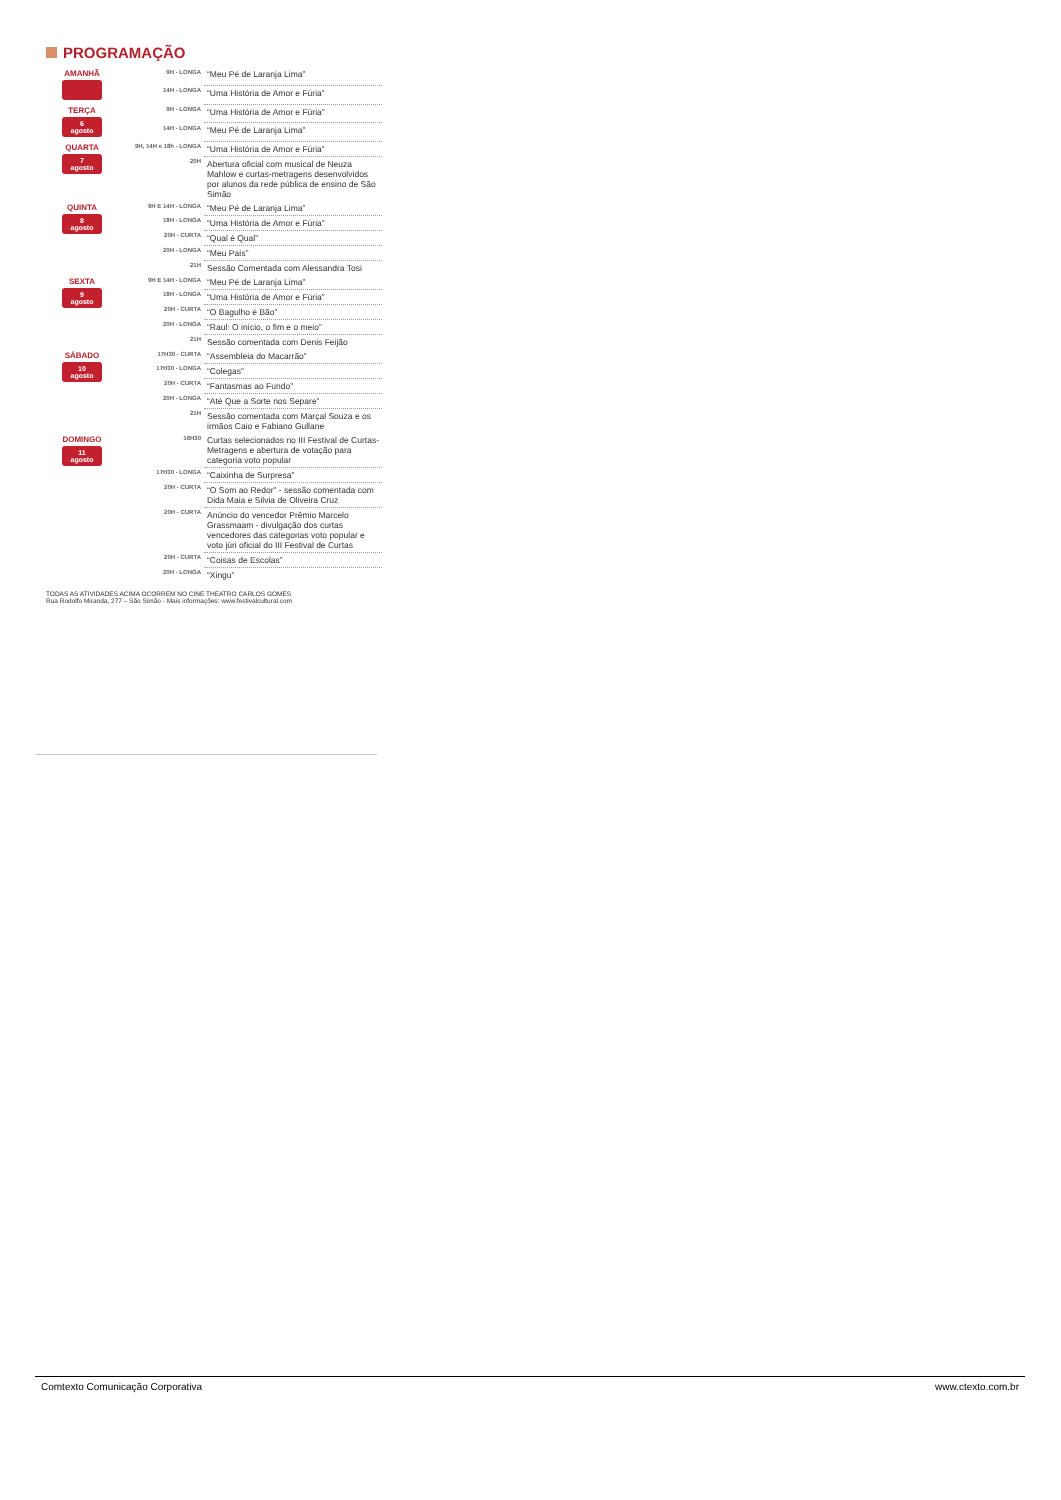PROGRAMAÇÃO
| AMANHÃ | 9H - LONGA | “Meu Pé de Laranja Lima” |
| | 14H - LONGA | “Uma História de Amor e Fúria” |
| TERÇA 6 agosto | 9H - LONGA | “Uma História de Amor e Fúria” |
| | 14H - LONGA | “Meu Pé de Laranja Lima” |
| QUARTA 7 agosto | 9H, 14H e 18h - LONGA | “Uma História de Amor e Fúria” |
| | 20H | Abertura oficial com musical de Neuza Mahlow e curtas-metragens desenvolvidos por alunos da rede pública de ensino de São Simão |
| QUINTA 8 agosto | 9H E 14H - LONGA | “Meu Pé de Laranja Lima” |
| | 18H - LONGA | “Uma História de Amor e Fúria” |
| | 20H - CURTA | “Qual é Qual” |
| | 20H - LONGA | “Meu País” |
| | 21H | Sessão Comentada com Alessandra Tosi |
| SEXTA 9 agosto | 9H E 14H - LONGA | “Meu Pé de Laranja Lima” |
| | 18H - LONGA | “Uma História de Amor e Fúria” |
| | 20H - CURTA | “O Bagulho é Bão” |
| | 20H - LONGA | “Raul: O início, o fim e o meio” |
| | 21H | Sessão comentada com Denis Feijão |
| SÁBADO 10 agosto | 17H30 - CURTA | “Assembleia do Macarrão” |
| | 17H30 - LONGA | “Colegas” |
| | 20H - CURTA | “Fantasmas ao Fundo” |
| | 20H - LONGA | “Até Que a Sorte nos Separe” |
| | 21H | Sessão comentada com Marçal Souza e os irmãos Caio e Fabiano Gullane |
| DOMINGO 11 agosto | 16H30 | Curtas selecionados no III Festival de Curtas-Metragens e abertura de votação para categoria voto popular |
| | 17H30 - LONGA | “Caixinha de Surpresa” |
| | 20H - CURTA | “O Som ao Redor” - sessão comentada com Dida Maia e Silvia de Oliveira Cruz |
| | 20H - CURTA | Anúncio do vencedor Prêmio Marcelo Grassmaam - divulgação dos curtas vencedores das categorias voto popular e voto júri oficial do III Festival de Curtas |
| | 20H - CURTA | “Coisas de Escolas” |
| | 20H - LONGA | “Xingu” |
TODAS AS ATIVIDADES ACIMA OCORREM NO CINE THEATRO CARLOS GOMES
Rua Rodolfo Miranda, 277 – São Simão - Mais informações: www.festivalcultural.com
Comtexto Comunicação Corporativa www.ctexto.com.br